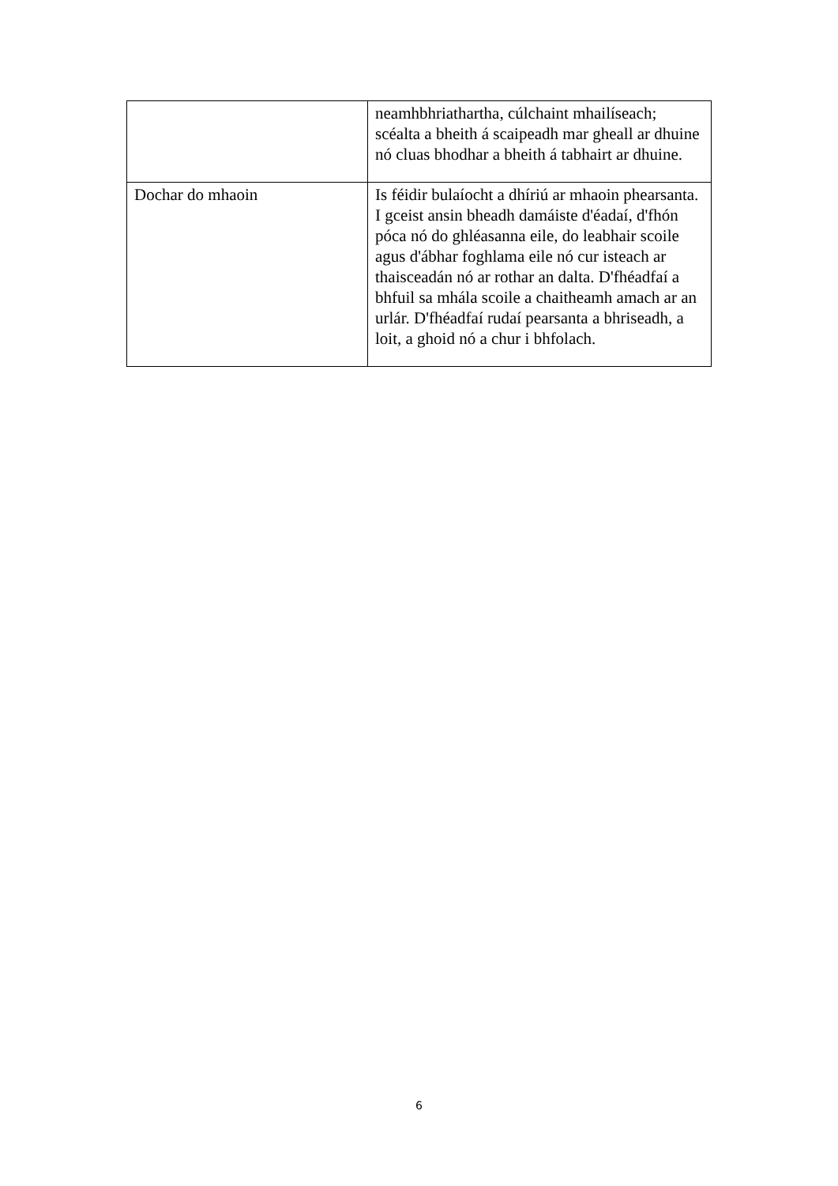| | neamhbhriathartha, cúlchaint mhailíseach; scéalta a bheith á scaipeadh mar gheall ar dhuine nó cluas bhodhar a bheith á tabhairt ar dhuine. |
| Dochar do mhaoin | Is féidir bulaíocht a dhíriú ar mhaoin phearsanta. I gceist ansin bheadh damáiste d'éadaí, d'fhón póca nó do ghléasanna eile, do leabhair scoile agus d'ábhar foghlama eile nó cur isteach ar thaisceadán nó ar rothar an dalta. D'fhéadfaí a bhfuil sa mhála scoile a chaitheamh amach ar an urlár. D'fhéadfaí rudaí pearsanta a bhriseadh, a loit, a ghoid nó a chur i bhfolach. |
6